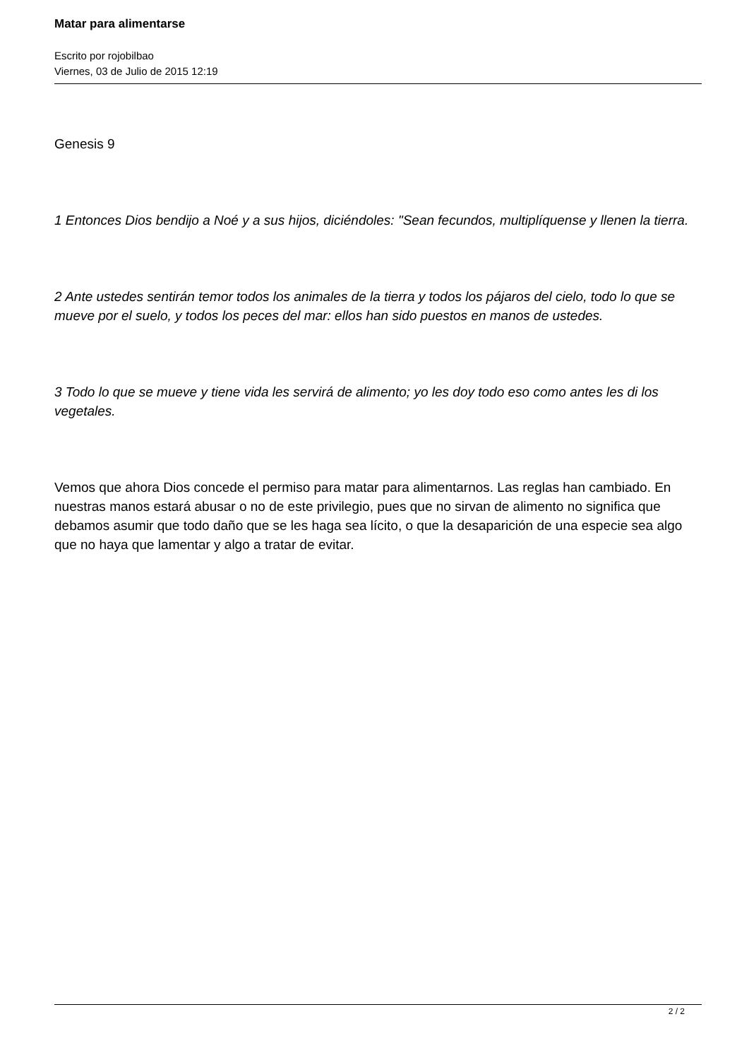Matar para alimentarse
Escrito por rojobilbao
Viernes, 03 de Julio de 2015 12:19
Genesis 9
1 Entonces Dios bendijo a Noé y a sus hijos, diciéndoles: "Sean fecundos, multiplíquense y llenen la tierra.
2 Ante ustedes sentirán temor todos los animales de la tierra y todos los pájaros del cielo, todo lo que se mueve por el suelo, y todos los peces del mar: ellos han sido puestos en manos de ustedes.
3 Todo lo que se mueve y tiene vida les servirá de alimento; yo les doy todo eso como antes les di los vegetales.
Vemos que ahora Dios concede el permiso para matar para alimentarnos. Las reglas han cambiado. En nuestras manos estará abusar o no de este privilegio, pues que no sirvan de alimento no significa que debamos asumir que todo daño que se les haga sea lícito, o que la desaparición de una especie sea algo que no haya que lamentar y algo a tratar de evitar.
2 / 2